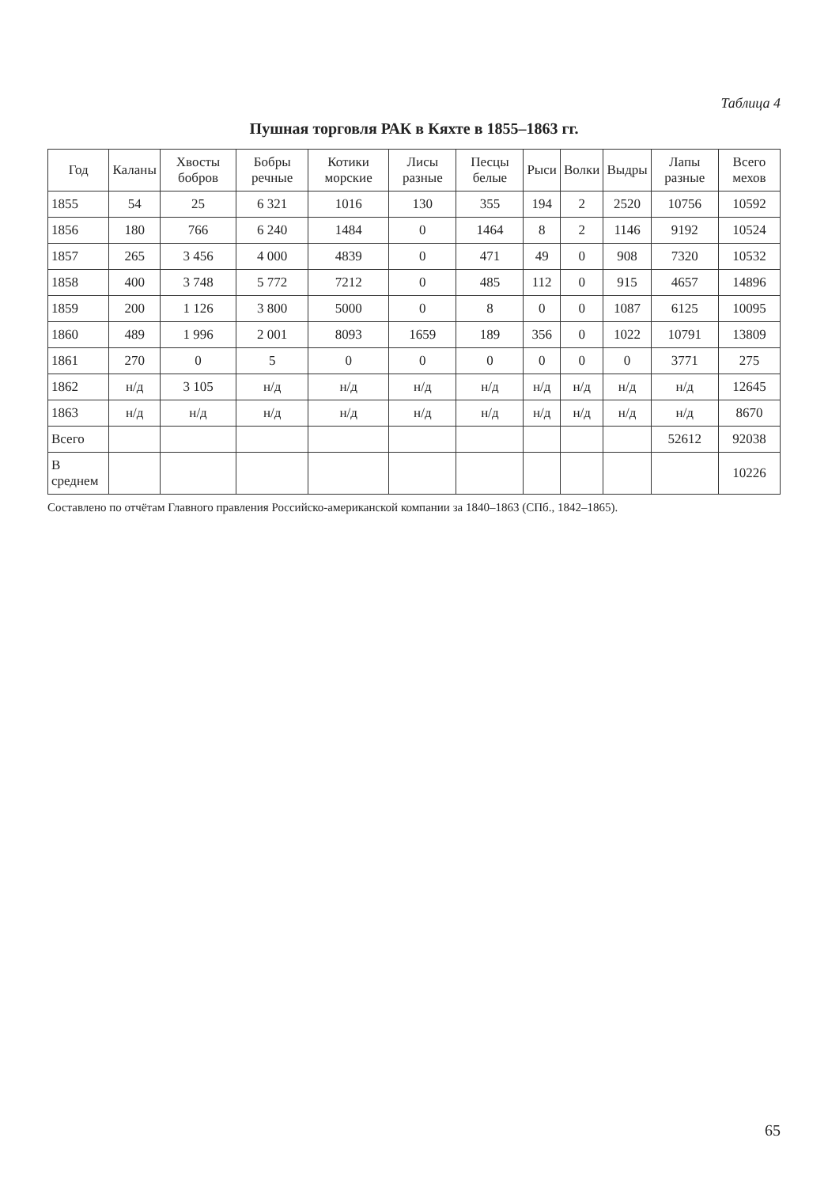Таблица 4
Пушная торговля РАК в Кяхте в 1855–1863 гг.
| Год | Каланы | Хвосты бобров | Бобры речные | Котики морские | Лисы разные | Песцы белые | Рыси | Волки | Выдры | Лапы разные | Всего мехов |
| --- | --- | --- | --- | --- | --- | --- | --- | --- | --- | --- | --- |
| 1855 | 54 | 25 | 6 321 | 1016 | 130 | 355 | 194 | 2 | 2520 | 10756 | 10592 |
| 1856 | 180 | 766 | 6 240 | 1484 | 0 | 1464 | 8 | 2 | 1146 | 9192 | 10524 |
| 1857 | 265 | 3 456 | 4 000 | 4839 | 0 | 471 | 49 | 0 | 908 | 7320 | 10532 |
| 1858 | 400 | 3 748 | 5 772 | 7212 | 0 | 485 | 112 | 0 | 915 | 4657 | 14896 |
| 1859 | 200 | 1 126 | 3 800 | 5000 | 0 | 8 | 0 | 0 | 1087 | 6125 | 10095 |
| 1860 | 489 | 1 996 | 2 001 | 8093 | 1659 | 189 | 356 | 0 | 1022 | 10791 | 13809 |
| 1861 | 270 | 0 | 5 | 0 | 0 | 0 | 0 | 0 | 0 | 3771 | 275 |
| 1862 | н/д | 3 105 | н/д | н/д | н/д | н/д | н/д | н/д | н/д | н/д | 12645 |
| 1863 | н/д | н/д | н/д | н/д | н/д | н/д | н/д | н/д | н/д | н/д | 8670 |
| Всего | | | | | | | | | | 52612 | 92038 |
| В среднем | | | | | | | | | | | 10226 |
Составлено по отчётам Главного правления Российско-американской компании за 1840–1863 (СПб., 1842–1865).
65